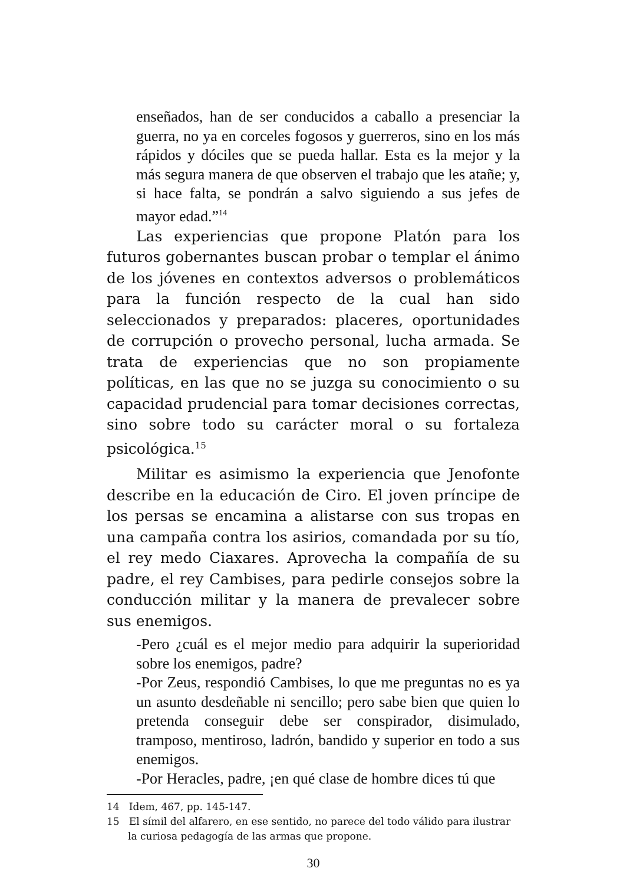enseñados, han de ser conducidos a caballo a presenciar la guerra, no ya en corceles fogosos y guerreros, sino en los más rápidos y dóciles que se pueda hallar. Esta es la mejor y la más segura manera de que observen el trabajo que les atañe; y, si hace falta, se pondrán a salvo siguiendo a sus jefes de mayor edad.”<sup>14</sup>
Las experiencias que propone Platón para los futuros gobernantes buscan probar o templar el ánimo de los jóvenes en contextos adversos o problemáticos para la función respecto de la cual han sido seleccionados y preparados: placeres, oportunidades de corrupción o provecho personal, lucha armada. Se trata de experiencias que no son propiamente políticas, en las que no se juzga su conocimiento o su capacidad prudencial para tomar decisiones correctas, sino sobre todo su carácter moral o su fortaleza psicológica.<sup>15</sup>
Militar es asimismo la experiencia que Jenofonte describe en la educación de Ciro. El joven príncipe de los persas se encamina a alistarse con sus tropas en una campaña contra los asirios, comandada por su tío, el rey medo Ciaxares. Aprovecha la compañía de su padre, el rey Cambises, para pedirle consejos sobre la conducción militar y la manera de prevalecer sobre sus enemigos.
-Pero ¿cuál es el mejor medio para adquirir la superioridad sobre los enemigos, padre?
-Por Zeus, respondió Cambises, lo que me preguntas no es ya un asunto desdeñable ni sencillo; pero sabe bien que quien lo pretenda conseguir debe ser conspirador, disimulado, tramposo, mentiroso, ladrón, bandido y superior en todo a sus enemigos.
-Por Heracles, padre, ¡en qué clase de hombre dices tú que
14 Idem, 467, pp. 145-147.
15 El símil del alfarero, en ese sentido, no parece del todo válido para ilustrar la curiosa pedagogía de las armas que propone.
30